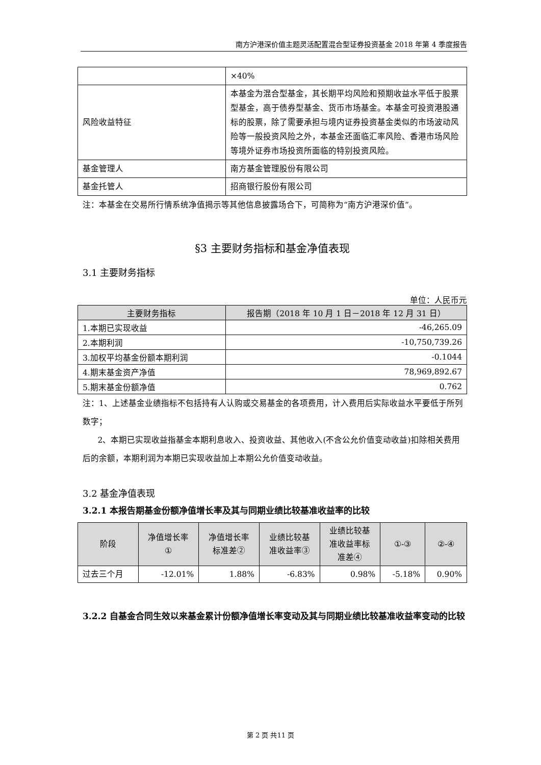南方沪港深价值主题灵活配置混合型证券投资基金 2018 年第 4 季度报告
| | ×40% |
| 风险收益特征 | 本基金为混合型基金，其长期平均风险和预期收益水平低于股票型基金，高于债券型基金、货币市场基金。本基金可投资港股通标的股票，除了需要承担与境内证券投资基金类似的市场波动风险等一般投资风险之外，本基金还面临汇率风险、香港市场风险等境外证券市场投资所面临的特别投资风险。 |
| 基金管理人 | 南方基金管理股份有限公司 |
| 基金托管人 | 招商银行股份有限公司 |
注：本基金在交易所行情系统净值揭示等其他信息披露场合下，可简称为“南方沪港深价值”。
§3 主要财务指标和基金净值表现
3.1 主要财务指标
单位：人民币元
| 主要财务指标 | 报告期（2018 年 10 月 1 日－2018 年 12 月 31 日） |
| --- | --- |
| 1.本期已实现收益 | -46,265.09 |
| 2.本期利润 | -10,750,739.26 |
| 3.加权平均基金份额本期利润 | -0.1044 |
| 4.期末基金资产净值 | 78,969,892.67 |
| 5.期末基金份额净值 | 0.762 |
注：1、上述基金业绩指标不包括持有人认购或交易基金的各项费用，计入费用后实际收益水平要低于所列数字；
2、本期已实现收益指基金本期利息收入、投资收益、其他收入(不含公允价值变动收益)扣除相关费用后的余额，本期利润为本期已实现收益加上本期公允价值变动收益。
3.2 基金净值表现
3.2.1 本报告期基金份额净值增长率及其与同期业绩比较基准收益率的比较
| 阶段 | 净值增长率 ① | 净值增长率 标准差② | 业绩比较基 准收益率③ | 业绩比较基 准收益率标 准差④ | ①-③ | ②-④ |
| --- | --- | --- | --- | --- | --- | --- |
| 过去三个月 | -12.01% | 1.88% | -6.83% | 0.98% | -5.18% | 0.90% |
3.2.2 自基金合同生效以来基金累计份额净值增长率变动及其与同期业绩比较基准收益率变动的比较
第 2 页 共11 页